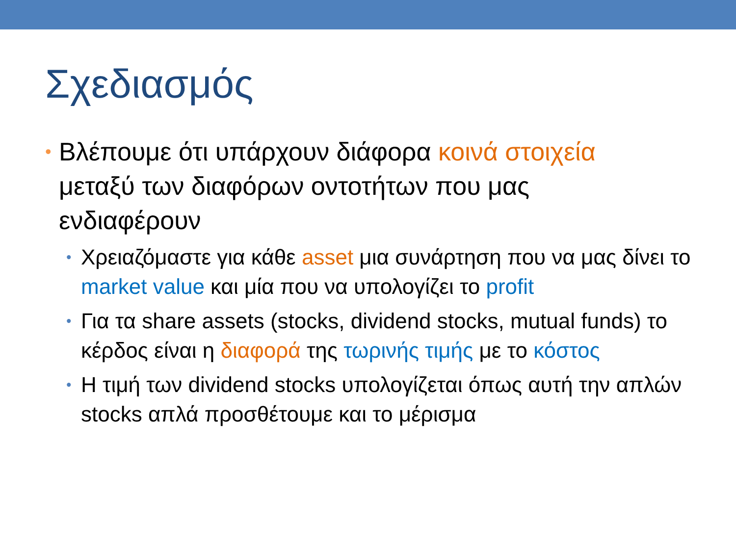Σχεδιασμός
• Βλέπουμε ότι υπάρχουν διάφορα κοινά στοιχεία μεταξύ των διαφόρων οντοτήτων που μας ενδιαφέρουν
• Χρειαζόμαστε για κάθε asset μια συνάρτηση που να μας δίνει το market value και μία που να υπολογίζει το profit
• Για τα share assets (stocks, dividend stocks, mutual funds) το κέρδος είναι η διαφορά της τωρινής τιμής με το κόστος
• Η τιμή των dividend stocks υπολογίζεται όπως αυτή την απλών stocks απλά προσθέτουμε και το μέρισμα